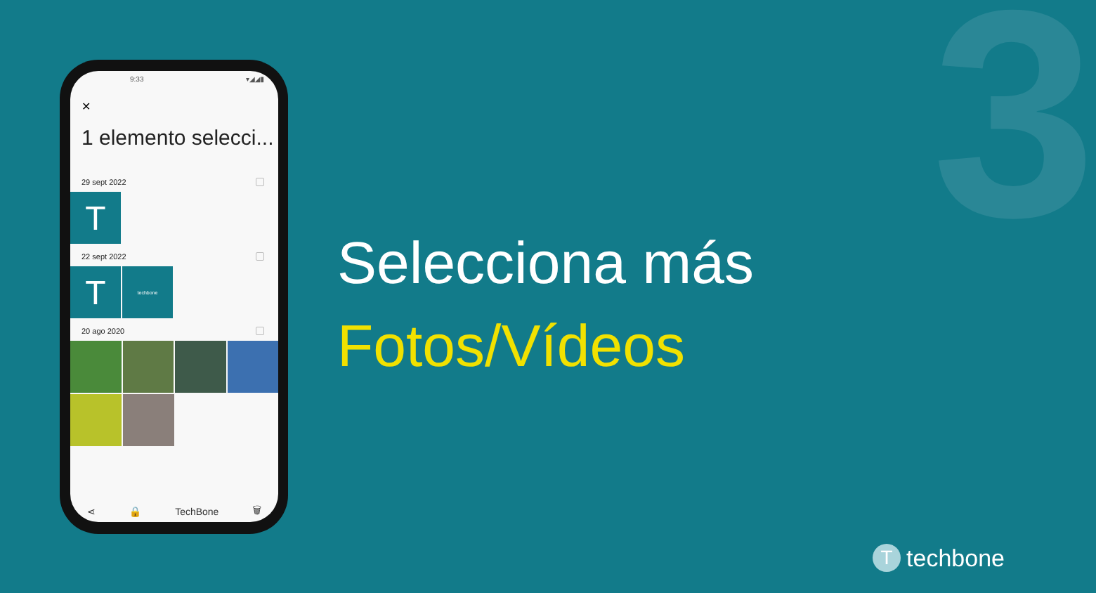3
9:33 ▾◢◢▮
✕
1 elemento selecci...
29 sept 2022
T
22 sept 2022
T
techbone
20 ago 2020
⋖ 🔒 TechBone 🗑
Selecciona más
Fotos/Vídeos
Ttechbone